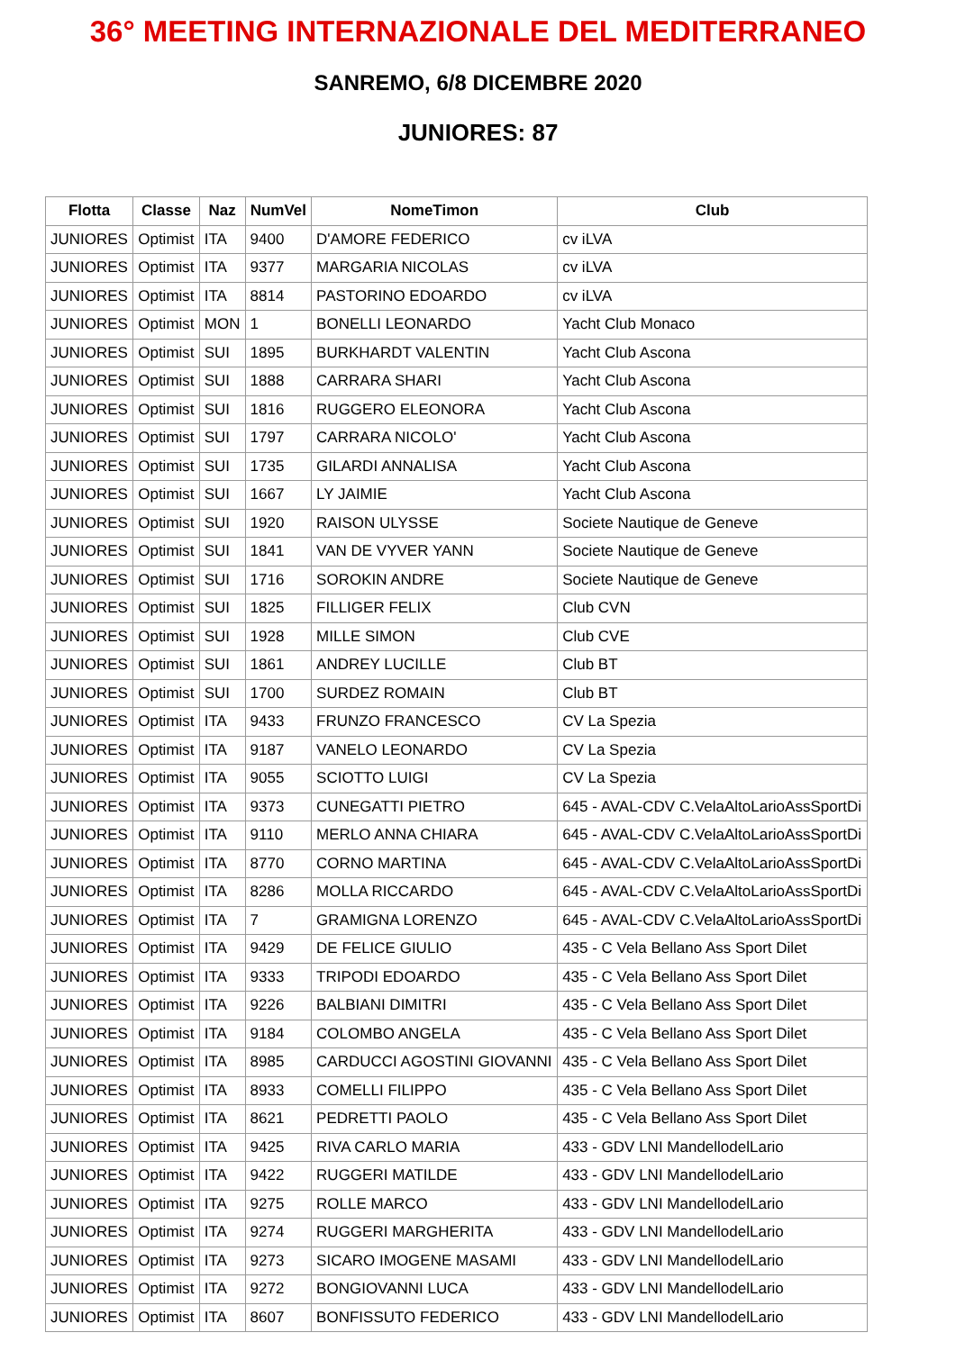36° MEETING INTERNAZIONALE DEL MEDITERRANEO
SANREMO, 6/8 DICEMBRE 2020
JUNIORES: 87
| Flotta | Classe | Naz | NumVel | NomeTimon | Club |
| --- | --- | --- | --- | --- | --- |
| JUNIORES | Optimist | ITA | 9400 | D'AMORE FEDERICO | cv iLVA |
| JUNIORES | Optimist | ITA | 9377 | MARGARIA NICOLAS | cv iLVA |
| JUNIORES | Optimist | ITA | 8814 | PASTORINO EDOARDO | cv iLVA |
| JUNIORES | Optimist | MON | 1 | BONELLI LEONARDO | Yacht Club Monaco |
| JUNIORES | Optimist | SUI | 1895 | BURKHARDT VALENTIN | Yacht Club Ascona |
| JUNIORES | Optimist | SUI | 1888 | CARRARA SHARI | Yacht Club Ascona |
| JUNIORES | Optimist | SUI | 1816 | RUGGERO ELEONORA | Yacht Club Ascona |
| JUNIORES | Optimist | SUI | 1797 | CARRARA NICOLO' | Yacht Club Ascona |
| JUNIORES | Optimist | SUI | 1735 | GILARDI ANNALISA | Yacht Club Ascona |
| JUNIORES | Optimist | SUI | 1667 | LY JAIMIE | Yacht Club Ascona |
| JUNIORES | Optimist | SUI | 1920 | RAISON ULYSSE | Societe Nautique de Geneve |
| JUNIORES | Optimist | SUI | 1841 | VAN DE VYVER YANN | Societe Nautique de Geneve |
| JUNIORES | Optimist | SUI | 1716 | SOROKIN ANDRE | Societe Nautique de Geneve |
| JUNIORES | Optimist | SUI | 1825 | FILLIGER FELIX | Club CVN |
| JUNIORES | Optimist | SUI | 1928 | MILLE SIMON | Club CVE |
| JUNIORES | Optimist | SUI | 1861 | ANDREY LUCILLE | Club BT |
| JUNIORES | Optimist | SUI | 1700 | SURDEZ ROMAIN | Club BT |
| JUNIORES | Optimist | ITA | 9433 | FRUNZO FRANCESCO | CV La Spezia |
| JUNIORES | Optimist | ITA | 9187 | VANELO LEONARDO | CV La Spezia |
| JUNIORES | Optimist | ITA | 9055 | SCIOTTO LUIGI | CV La Spezia |
| JUNIORES | Optimist | ITA | 9373 | CUNEGATTI PIETRO | 645 - AVAL-CDV C.VelaAltoLarioAssSportDi |
| JUNIORES | Optimist | ITA | 9110 | MERLO ANNA CHIARA | 645 - AVAL-CDV C.VelaAltoLarioAssSportDi |
| JUNIORES | Optimist | ITA | 8770 | CORNO MARTINA | 645 - AVAL-CDV C.VelaAltoLarioAssSportDi |
| JUNIORES | Optimist | ITA | 8286 | MOLLA RICCARDO | 645 - AVAL-CDV C.VelaAltoLarioAssSportDi |
| JUNIORES | Optimist | ITA | 7 | GRAMIGNA LORENZO | 645 - AVAL-CDV C.VelaAltoLarioAssSportDi |
| JUNIORES | Optimist | ITA | 9429 | DE FELICE GIULIO | 435 - C Vela Bellano Ass Sport Dilet |
| JUNIORES | Optimist | ITA | 9333 | TRIPODI EDOARDO | 435 - C Vela Bellano Ass Sport Dilet |
| JUNIORES | Optimist | ITA | 9226 | BALBIANI DIMITRI | 435 - C Vela Bellano Ass Sport Dilet |
| JUNIORES | Optimist | ITA | 9184 | COLOMBO ANGELA | 435 - C Vela Bellano Ass Sport Dilet |
| JUNIORES | Optimist | ITA | 8985 | CARDUCCI AGOSTINI GIOVANNI | 435 - C Vela Bellano Ass Sport Dilet |
| JUNIORES | Optimist | ITA | 8933 | COMELLI FILIPPO | 435 - C Vela Bellano Ass Sport Dilet |
| JUNIORES | Optimist | ITA | 8621 | PEDRETTI PAOLO | 435 - C Vela Bellano Ass Sport Dilet |
| JUNIORES | Optimist | ITA | 9425 | RIVA CARLO MARIA | 433 - GDV LNI MandellodelLario |
| JUNIORES | Optimist | ITA | 9422 | RUGGERI MATILDE | 433 - GDV LNI MandellodelLario |
| JUNIORES | Optimist | ITA | 9275 | ROLLE MARCO | 433 - GDV LNI MandellodelLario |
| JUNIORES | Optimist | ITA | 9274 | RUGGERI MARGHERITA | 433 - GDV LNI MandellodelLario |
| JUNIORES | Optimist | ITA | 9273 | SICARO IMOGENE MASAMI | 433 - GDV LNI MandellodelLario |
| JUNIORES | Optimist | ITA | 9272 | BONGIOVANNI LUCA | 433 - GDV LNI MandellodelLario |
| JUNIORES | Optimist | ITA | 8607 | BONFISSUTO FEDERICO | 433 - GDV LNI MandellodelLario |